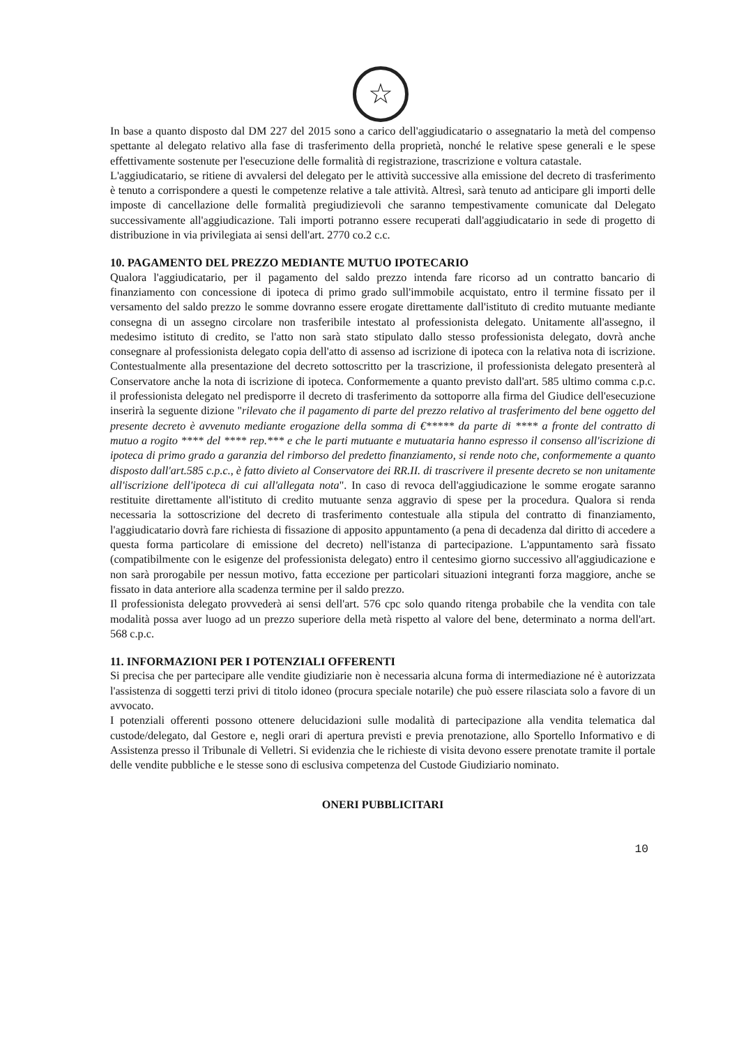☆
In base a quanto disposto dal DM 227 del 2015 sono a carico dell'aggiudicatario o assegnatario la metà del compenso spettante al delegato relativo alla fase di trasferimento della proprietà, nonché le relative spese generali e le spese effettivamente sostenute per l'esecuzione delle formalità di registrazione, trascrizione e voltura catastale.
L'aggiudicatario, se ritiene di avvalersi del delegato per le attività successive alla emissione del decreto di trasferimento è tenuto a corrispondere a questi le competenze relative a tale attività. Altresì, sarà tenuto ad anticipare gli importi delle imposte di cancellazione delle formalità pregiudizievoli che saranno tempestivamente comunicate dal Delegato successivamente all'aggiudicazione. Tali importi potranno essere recuperati dall'aggiudicatario in sede di progetto di distribuzione in via privilegiata ai sensi dell'art. 2770 co.2 c.c.
10. PAGAMENTO DEL PREZZO MEDIANTE MUTUO IPOTECARIO
Qualora l'aggiudicatario, per il pagamento del saldo prezzo intenda fare ricorso ad un contratto bancario di finanziamento con concessione di ipoteca di primo grado sull'immobile acquistato, entro il termine fissato per il versamento del saldo prezzo le somme dovranno essere erogate direttamente dall'istituto di credito mutuante mediante consegna di un assegno circolare non trasferibile intestato al professionista delegato. Unitamente all'assegno, il medesimo istituto di credito, se l'atto non sarà stato stipulato dallo stesso professionista delegato, dovrà anche consegnare al professionista delegato copia dell'atto di assenso ad iscrizione di ipoteca con la relativa nota di iscrizione. Contestualmente alla presentazione del decreto sottoscritto per la trascrizione, il professionista delegato presenterà al Conservatore anche la nota di iscrizione di ipoteca. Conformemente a quanto previsto dall'art. 585 ultimo comma c.p.c. il professionista delegato nel predisporre il decreto di trasferimento da sottoporre alla firma del Giudice dell'esecuzione inserirà la seguente dizione "rilevato che il pagamento di parte del prezzo relativo al trasferimento del bene oggetto del presente decreto è avvenuto mediante erogazione della somma di €***** da parte di **** a fronte del contratto di mutuo a rogito **** del **** rep.*** e che le parti mutuante e mutuataria hanno espresso il consenso all'iscrizione di ipoteca di primo grado a garanzia del rimborso del predetto finanziamento, si rende noto che, conformemente a quanto disposto dall'art.585 c.p.c., è fatto divieto al Conservatore dei RR.II. di trascrivere il presente decreto se non unitamente all'iscrizione dell'ipoteca di cui all'allegata nota". In caso di revoca dell'aggiudicazione le somme erogate saranno restituite direttamente all'istituto di credito mutuante senza aggravio di spese per la procedura. Qualora si renda necessaria la sottoscrizione del decreto di trasferimento contestuale alla stipula del contratto di finanziamento, l'aggiudicatario dovrà fare richiesta di fissazione di apposito appuntamento (a pena di decadenza dal diritto di accedere a questa forma particolare di emissione del decreto) nell'istanza di partecipazione. L'appuntamento sarà fissato (compatibilmente con le esigenze del professionista delegato) entro il centesimo giorno successivo all'aggiudicazione e non sarà prorogabile per nessun motivo, fatta eccezione per particolari situazioni integranti forza maggiore, anche se fissato in data anteriore alla scadenza termine per il saldo prezzo.
Il professionista delegato provvederà ai sensi dell'art. 576 cpc solo quando ritenga probabile che la vendita con tale modalità possa aver luogo ad un prezzo superiore della metà rispetto al valore del bene, determinato a norma dell'art. 568 c.p.c.
11. INFORMAZIONI PER I POTENZIALI OFFERENTI
Si precisa che per partecipare alle vendite giudiziarie non è necessaria alcuna forma di intermediazione né è autorizzata l'assistenza di soggetti terzi privi di titolo idoneo (procura speciale notarile) che può essere rilasciata solo a favore di un avvocato.
I potenziali offerenti possono ottenere delucidazioni sulle modalità di partecipazione alla vendita telematica dal custode/delegato, dal Gestore e, negli orari di apertura previsti e previa prenotazione, allo Sportello Informativo e di Assistenza presso il Tribunale di Velletri. Si evidenzia che le richieste di visita devono essere prenotate tramite il portale delle vendite pubbliche e le stesse sono di esclusiva competenza del Custode Giudiziario nominato.
ONERI PUBBLICITARI
10